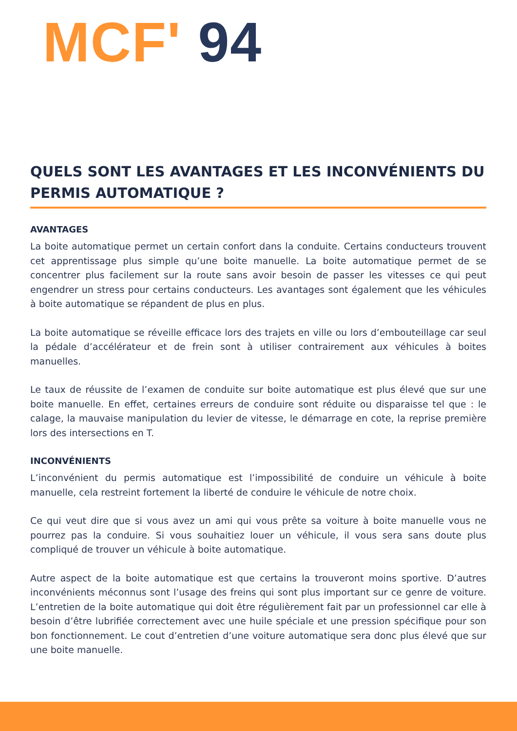MCF' 94
QUELS SONT LES AVANTAGES ET LES INCONVÉNIENTS DU PERMIS AUTOMATIQUE ?
AVANTAGES
La boite automatique permet un certain confort dans la conduite. Certains conducteurs trouvent cet apprentissage plus simple qu’une boite manuelle. La boite automatique permet de se concentrer plus facilement sur la route sans avoir besoin de passer les vitesses ce qui peut engendrer un stress pour certains conducteurs. Les avantages sont également que les véhicules à boite automatique se répandent de plus en plus.
La boite automatique se réveille efficace lors des trajets en ville ou lors d’embouteillage car seul la pédale d’accélérateur et de frein sont à utiliser contrairement aux véhicules à boites manuelles.
Le taux de réussite de l’examen de conduite sur boite automatique est plus élevé que sur une boite manuelle. En effet, certaines erreurs de conduire sont réduite ou disparaisse tel que : le calage, la mauvaise manipulation du levier de vitesse, le démarrage en cote, la reprise première lors des intersections en T.
INCONVÉNIENTS
L’inconvénient du permis automatique est l’impossibilité de conduire un véhicule à boite manuelle, cela restreint fortement la liberté de conduire le véhicule de notre choix.
Ce qui veut dire que si vous avez un ami qui vous prête sa voiture à boite manuelle vous ne pourrez pas la conduire. Si vous souhaitiez louer un véhicule, il vous sera sans doute plus compliqué de trouver un véhicule à boite automatique.
Autre aspect de la boite automatique est que certains la trouveront moins sportive. D’autres inconvénients méconnus sont l’usage des freins qui sont plus important sur ce genre de voiture. L’entretien de la boite automatique qui doit être régulièrement fait par un professionnel car elle à besoin d’être lubrifiée correctement avec une huile spéciale et une pression spécifique pour son bon fonctionnement. Le cout d’entretien d’une voiture automatique sera donc plus élevé que sur une boite manuelle.